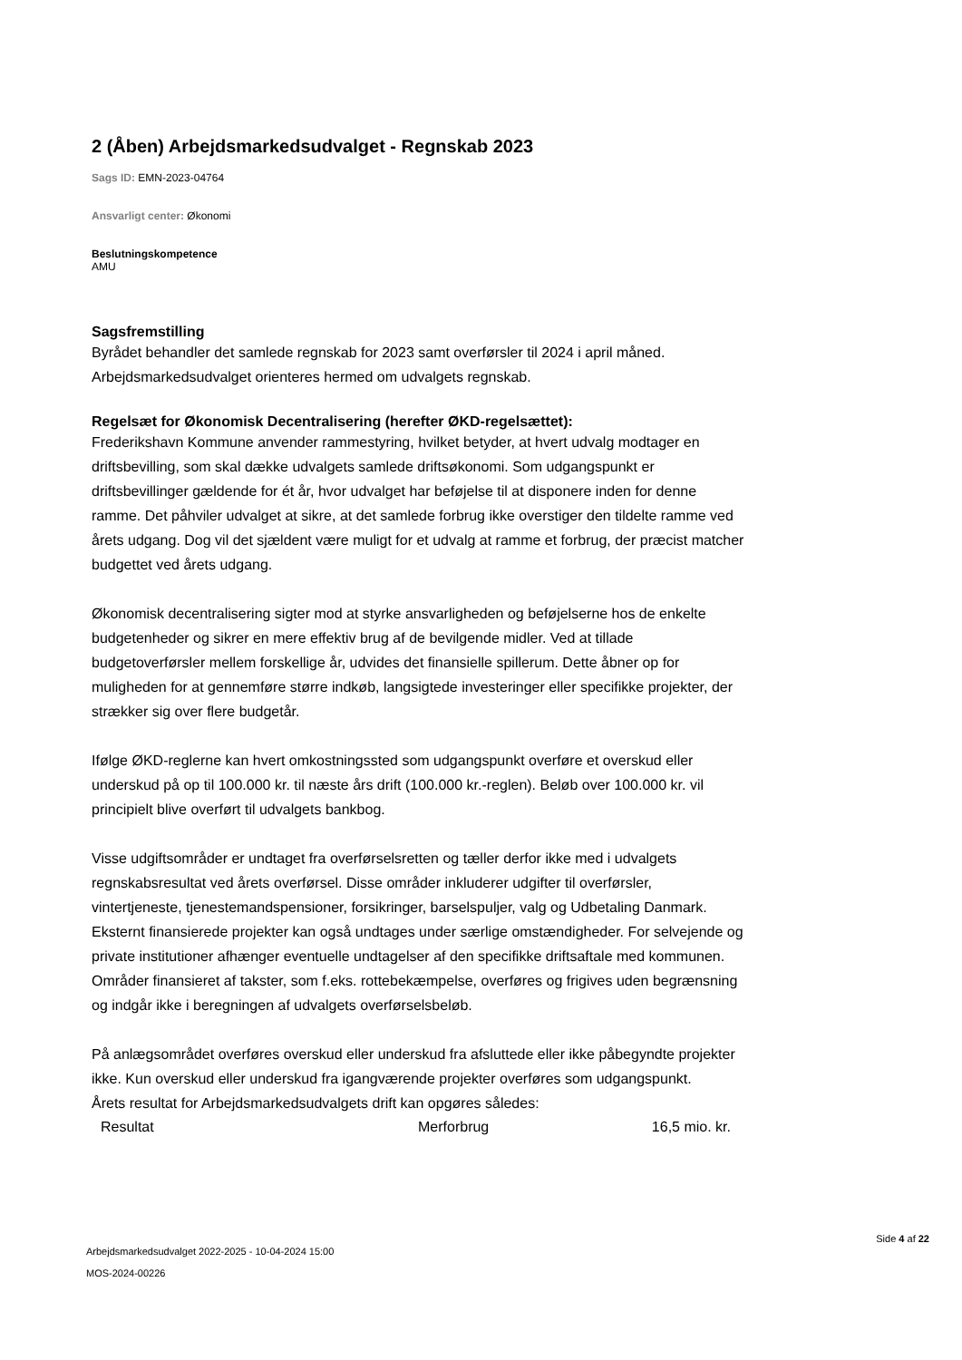2 (Åben) Arbejdsmarkedsudvalget - Regnskab 2023
Sags ID: EMN-2023-04764
Ansvarligt center: Økonomi
Beslutningskompetence
AMU
Sagsfremstilling
Byrådet behandler det samlede regnskab for 2023 samt overførsler til 2024 i april måned. Arbejdsmarkedsudvalget orienteres hermed om udvalgets regnskab.
Regelsæt for Økonomisk Decentralisering (herefter ØKD-regelsættet):
Frederikshavn Kommune anvender rammestyring, hvilket betyder, at hvert udvalg modtager en driftsbevilling, som skal dække udvalgets samlede driftsøkonomi. Som udgangspunkt er driftsbevillinger gældende for ét år, hvor udvalget har beføjelse til at disponere inden for denne ramme. Det påhviler udvalget at sikre, at det samlede forbrug ikke overstiger den tildelte ramme ved årets udgang. Dog vil det sjældent være muligt for et udvalg at ramme et forbrug, der præcist matcher budgettet ved årets udgang.
Økonomisk decentralisering sigter mod at styrke ansvarligheden og beføjelserne hos de enkelte budgetenheder og sikrer en mere effektiv brug af de bevilgende midler. Ved at tillade budgetoverførsler mellem forskellige år, udvides det finansielle spillerum. Dette åbner op for muligheden for at gennemføre større indkøb, langsigtede investeringer eller specifikke projekter, der strækker sig over flere budgetår.
Ifølge ØKD-reglerne kan hvert omkostningssted som udgangspunkt overføre et overskud eller underskud på op til 100.000 kr. til næste års drift (100.000 kr.-reglen). Beløb over 100.000 kr. vil principielt blive overført til udvalgets bankbog.
Visse udgiftsområder er undtaget fra overførselsretten og tæller derfor ikke med i udvalgets regnskabsresultat ved årets overførsel. Disse områder inkluderer udgifter til overførsler, vintertjeneste, tjenestemandspensioner, forsikringer, barselspuljer, valg og Udbetaling Danmark. Eksternt finansierede projekter kan også undtages under særlige omstændigheder. For selvejende og private institutioner afhænger eventuelle undtagelser af den specifikke driftsaftale med kommunen. Områder finansieret af takster, som f.eks. rottebekæmpelse, overføres og frigives uden begrænsning og indgår ikke i beregningen af udvalgets overførselsbeløb.
På anlægsområdet overføres overskud eller underskud fra afsluttede eller ikke påbegyndte projekter ikke. Kun overskud eller underskud fra igangværende projekter overføres som udgangspunkt.
Årets resultat for Arbejdsmarkedsudvalgets drift kan opgøres således:
| Resultat | Merforbrug | 16,5 mio. kr. |
Arbejdsmarkedsudvalget 2022-2025 - 10-04-2024 15:00
MOS-2024-00226
Side 4 af 22